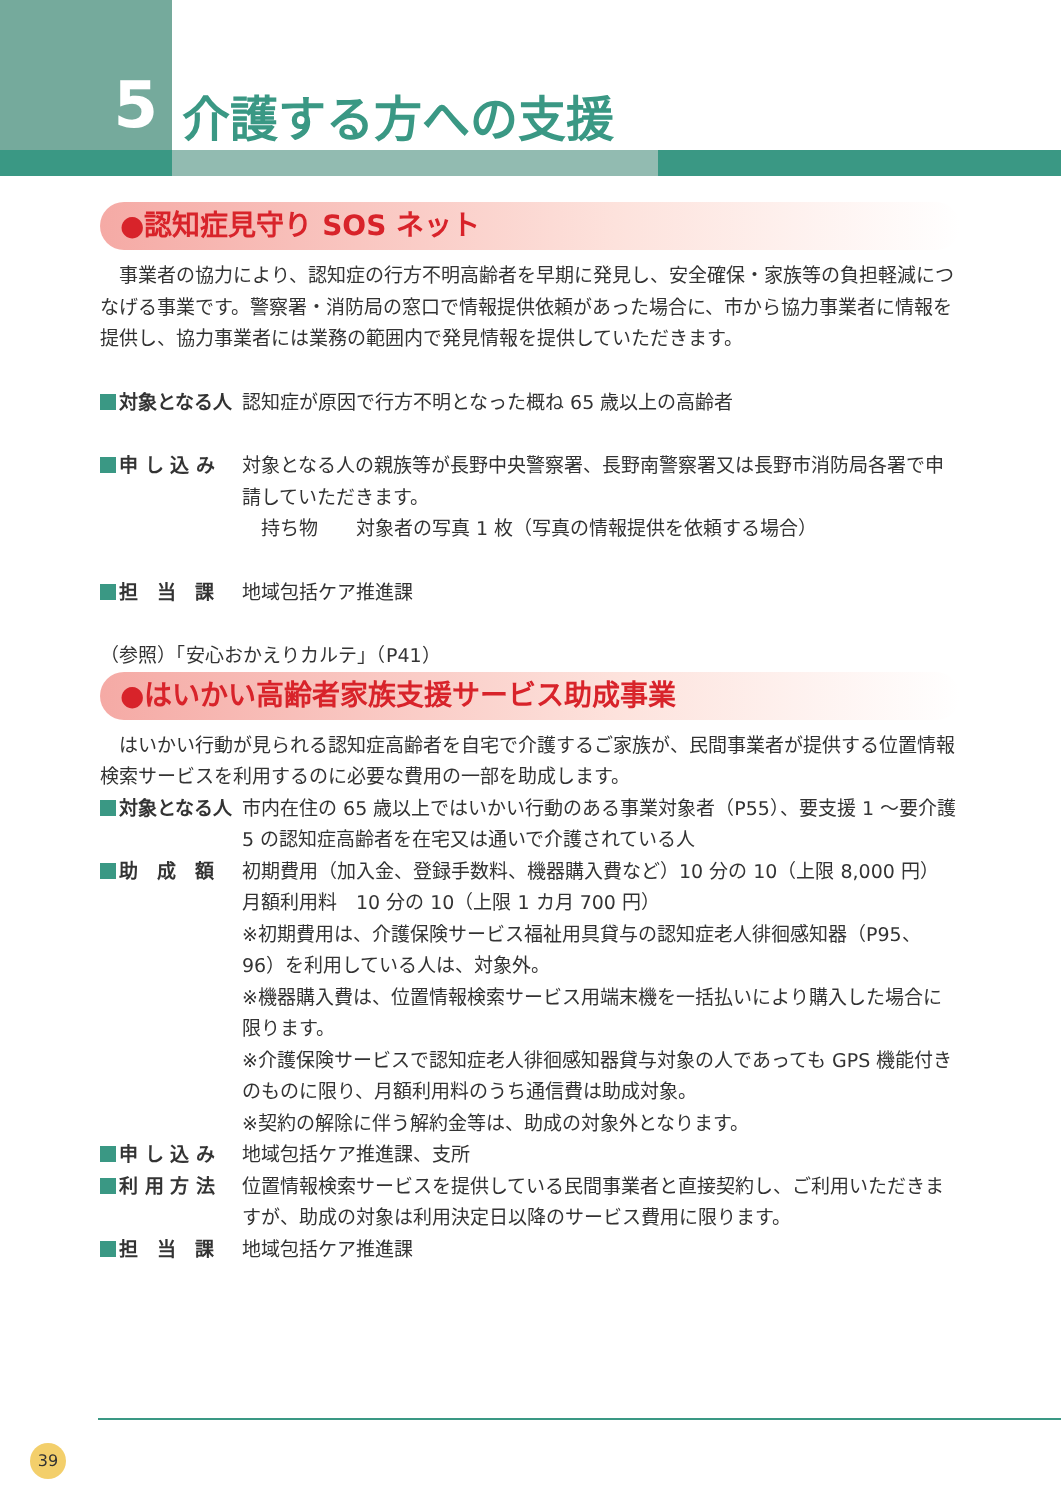5
介護する方への支援
●認知症見守り SOS ネット
　事業者の協力により、認知症の行方不明高齢者を早期に発見し、安全確保・家族等の負担軽減につなげる事業です。警察署・消防局の窓口で情報提供依頼があった場合に、市から協力事業者に情報を提供し、協力事業者には業務の範囲内で発見情報を提供していただきます。
対象となる人 認知症が原因で行方不明となった概ね 65 歳以上の高齢者
申 し 込 み 対象となる人の親族等が長野中央警察署、長野南警察署又は長野市消防局各署で申請していただきます。
　持ち物　　対象者の写真 1 枚（写真の情報提供を依頼する場合）
担　当　課 地域包括ケア推進課
（参照）「安心おかえりカルテ」（P41）
●はいかい高齢者家族支援サービス助成事業
　はいかい行動が見られる認知症高齢者を自宅で介護するご家族が、民間事業者が提供する位置情報検索サービスを利用するのに必要な費用の一部を助成します。
対象となる人 市内在住の 65 歳以上ではいかい行動のある事業対象者（P55）、要支援 1 ～要介護 5 の認知症高齢者を在宅又は通いで介護されている人
助　成　額 初期費用（加入金、登録手数料、機器購入費など）10 分の 10（上限 8,000 円）
月額利用料　10 分の 10（上限 1 カ月 700 円）
※初期費用は、介護保険サービス福祉用具貸与の認知症老人徘徊感知器（P95、96）を利用している人は、対象外。
※機器購入費は、位置情報検索サービス用端末機を一括払いにより購入した場合に限ります。
※介護保険サービスで認知症老人徘徊感知器貸与対象の人であっても GPS 機能付きのものに限り、月額利用料のうち通信費は助成対象。
※契約の解除に伴う解約金等は、助成の対象外となります。
申 し 込 み 地域包括ケア推進課、支所
利 用 方 法 位置情報検索サービスを提供している民間事業者と直接契約し、ご利用いただきますが、助成の対象は利用決定日以降のサービス費用に限ります。
担　当　課 地域包括ケア推進課
39